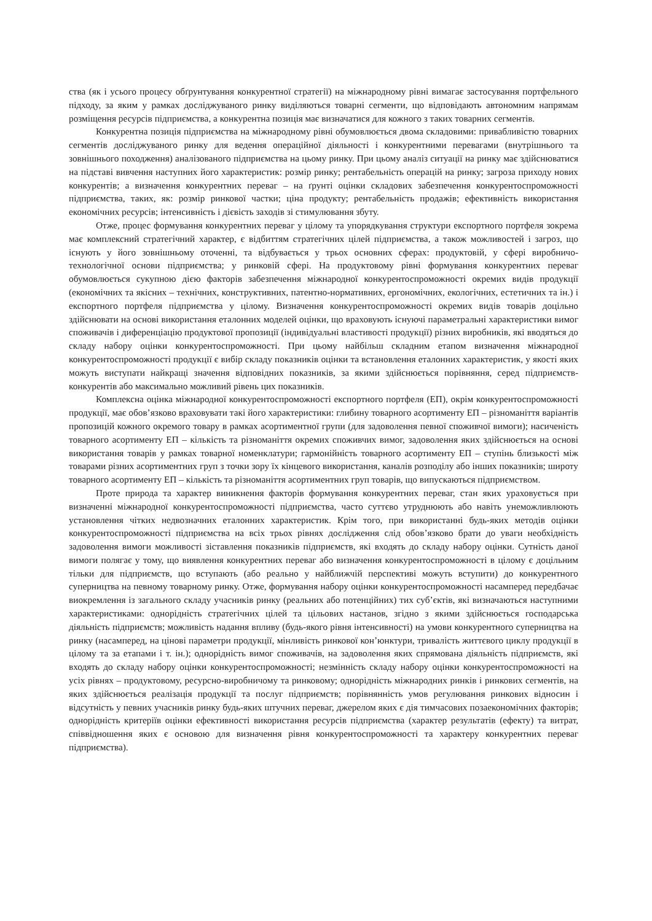ства (як і усього процесу обґрунтування конкурентної стратегії) на міжнародному рівні вимагає застосування портфельного підходу, за яким у рамках досліджуваного ринку виділяються товарні сегменти, що відповідають автономним напрямам розміщення ресурсів підприємства, а конкурентна позиція має визначатися для кожного з таких товарних сегментів.
Конкурентна позиція підприємства на міжнародному рівні обумовлюється двома складовими: привабливістю товарних сегментів досліджуваного ринку для ведення операційної діяльності і конкурентними перевагами (внутрішнього та зовнішнього походження) аналізованого підприємства на цьому ринку. При цьому аналіз ситуації на ринку має здійснюватися на підставі вивчення наступних його характеристик: розмір ринку; рентабельність операцій на ринку; загроза приходу нових конкурентів; а визначення конкурентних переваг – на ґрунті оцінки складових забезпечення конкурентоспроможності підприємства, таких, як: розмір ринкової частки; ціна продукту; рентабельність продажів; ефективність використання економічних ресурсів; інтенсивність і дієвість заходів зі стимулювання збуту.
Отже, процес формування конкурентних переваг у цілому та упорядкування структури експортного портфеля зокрема має комплексний стратегічний характер, є відбиттям стратегічних цілей підприємства, а також можливостей і загроз, що існують у його зовнішньому оточенні, та відбувається у трьох основних сферах: продуктовій, у сфері виробничо-технологічної основи підприємства; у ринковій сфері. На продуктовому рівні формування конкурентних переваг обумовлюється сукупною дією факторів забезпечення міжнародної конкурентоспроможності окремих видів продукції (економічних та якісних – технічних, конструктивних, патентно-нормативних, ергономічних, екологічних, естетичних та ін.) і експортного портфеля підприємства у цілому. Визначення конкурентоспроможності окремих видів товарів доцільно здійснювати на основі використання еталонних моделей оцінки, що враховують існуючі параметральні характеристики вимог споживачів і диференціацію продуктової пропозиції (індивідуальні властивості продукції) різних виробників, які вводяться до складу набору оцінки конкурентоспроможності. При цьому найбільш складним етапом визначення міжнародної конкурентоспроможності продукції є вибір складу показників оцінки та встановлення еталонних характеристик, у якості яких можуть виступати найкращі значення відповідних показників, за якими здійснюється порівняння, серед підприємств-конкурентів або максимально можливий рівень цих показників.
Комплексна оцінка міжнародної конкурентоспроможності експортного портфеля (ЕП), окрім конкурентоспроможності продукції, має обов’язково враховувати такі його характеристики: глибину товарного асортименту ЕП – різноманіття варіантів пропозицій кожного окремого товару в рамках асортиментної групи (для задоволення певної споживчої вимоги); насиченість товарного асортименту ЕП – кількість та різноманіття окремих споживчих вимог, задоволення яких здійснюється на основі використання товарів у рамках товарної номенклатури; гармонійність товарного асортименту ЕП – ступінь близькості між товарами різних асортиментних груп з точки зору їх кінцевого використання, каналів розподілу або інших показників; широту товарного асортименту ЕП – кількість та різноманіття асортиментних груп товарів, що випускаються підприємством.
Проте природа та характер виникнення факторів формування конкурентних переваг, стан яких ураховується при визначенні міжнародної конкурентоспроможності підприємства, часто суттєво утруднюють або навіть унеможливлюють установлення чітких недвозначних еталонних характеристик. Крім того, при використанні будь-яких методів оцінки конкурентоспроможності підприємства на всіх трьох рівнях дослідження слід обов’язково брати до уваги необхідність задоволення вимоги можливості зіставлення показників підприємств, які входять до складу набору оцінки. Сутність даної вимоги полягає у тому, що виявлення конкурентних переваг або визначення конкурентоспроможності в цілому є доцільним тільки для підприємств, що вступають (або реально у найближчій перспективі можуть вступити) до конкурентного суперництва на певному товарному ринку. Отже, формування набору оцінки конкурентоспроможності насамперед передбачає виокремлення із загального складу учасників ринку (реальних або потенційних) тих суб’єктів, які визначаються наступними характеристиками: однорідність стратегічних цілей та цільових настанов, згідно з якими здійснюється господарська діяльність підприємств; можливість надання впливу (будь-якого рівня інтенсивності) на умови конкурентного суперництва на ринку (насамперед, на цінові параметри продукції, мінливість ринкової кон’юнктури, тривалість життєвого циклу продукції в цілому та за етапами і т. ін.); однорідність вимог споживачів, на задоволення яких спрямована діяльність підприємств, які входять до складу набору оцінки конкурентоспроможності; незмінність складу набору оцінки конкурентоспроможності на усіх рівнях – продуктовому, ресурсно-виробничому та ринковому; однорідність міжнародних ринків і ринкових сегментів, на яких здійснюється реалізація продукції та послуг підприємств; порівнянність умов регулювання ринкових відносин і відсутність у певних учасників ринку будь-яких штучних переваг, джерелом яких є дія тимчасових позаекономічних факторів; однорідність критеріїв оцінки ефективності використання ресурсів підприємства (характер результатів (ефекту) та витрат, співвідношення яких є основою для визначення рівня конкурентоспроможності та характеру конкурентних переваг підприємства).